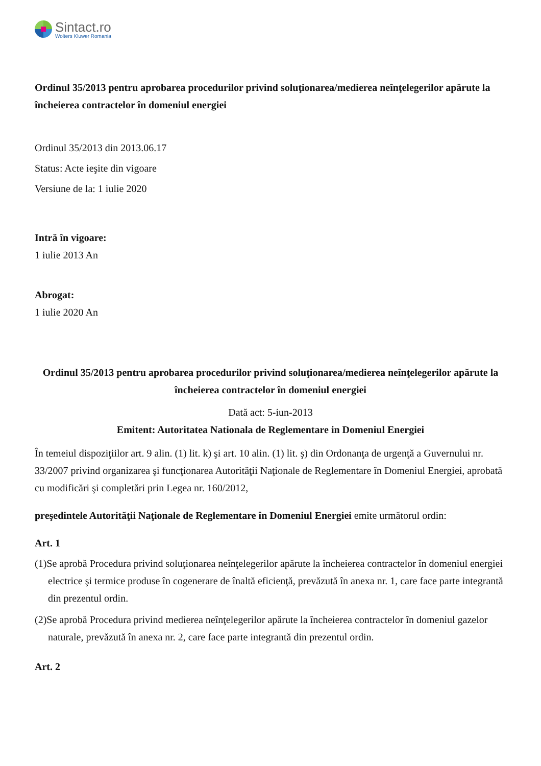Sintact.ro
Wolters Kluwer Romania
Ordinul 35/2013 pentru aprobarea procedurilor privind soluţionarea/medierea neînţelegerilor apărute la încheierea contractelor în domeniul energiei
Ordinul 35/2013 din 2013.06.17
Status: Acte ieşite din vigoare
Versiune de la: 1 iulie 2020
Intră în vigoare:
1 iulie 2013 An
Abrogat:
1 iulie 2020 An
Ordinul 35/2013 pentru aprobarea procedurilor privind soluţionarea/medierea neînţelegerilor apărute la încheierea contractelor în domeniul energiei
Dată act: 5-iun-2013
Emitent: Autoritatea Nationala de Reglementare in Domeniul Energiei
În temeiul dispoziţiilor art. 9 alin. (1) lit. k) şi art. 10 alin. (1) lit. ş) din Ordonanţa de urgenţă a Guvernului nr. 33/2007 privind organizarea şi funcţionarea Autorităţii Naţionale de Reglementare în Domeniul Energiei, aprobată cu modificări şi completări prin Legea nr. 160/2012,
preşedintele Autorităţii Naţionale de Reglementare în Domeniul Energiei emite următorul ordin:
Art. 1
(1)Se aprobă Procedura privind soluţionarea neînţelegerilor apărute la încheierea contractelor în domeniul energiei electrice şi termice produse în cogenerare de înaltă eficienţă, prevăzută în anexa nr. 1, care face parte integrantă din prezentul ordin.
(2)Se aprobă Procedura privind medierea neînţelegerilor apărute la încheierea contractelor în domeniul gazelor naturale, prevăzută în anexa nr. 2, care face parte integrantă din prezentul ordin.
Art. 2